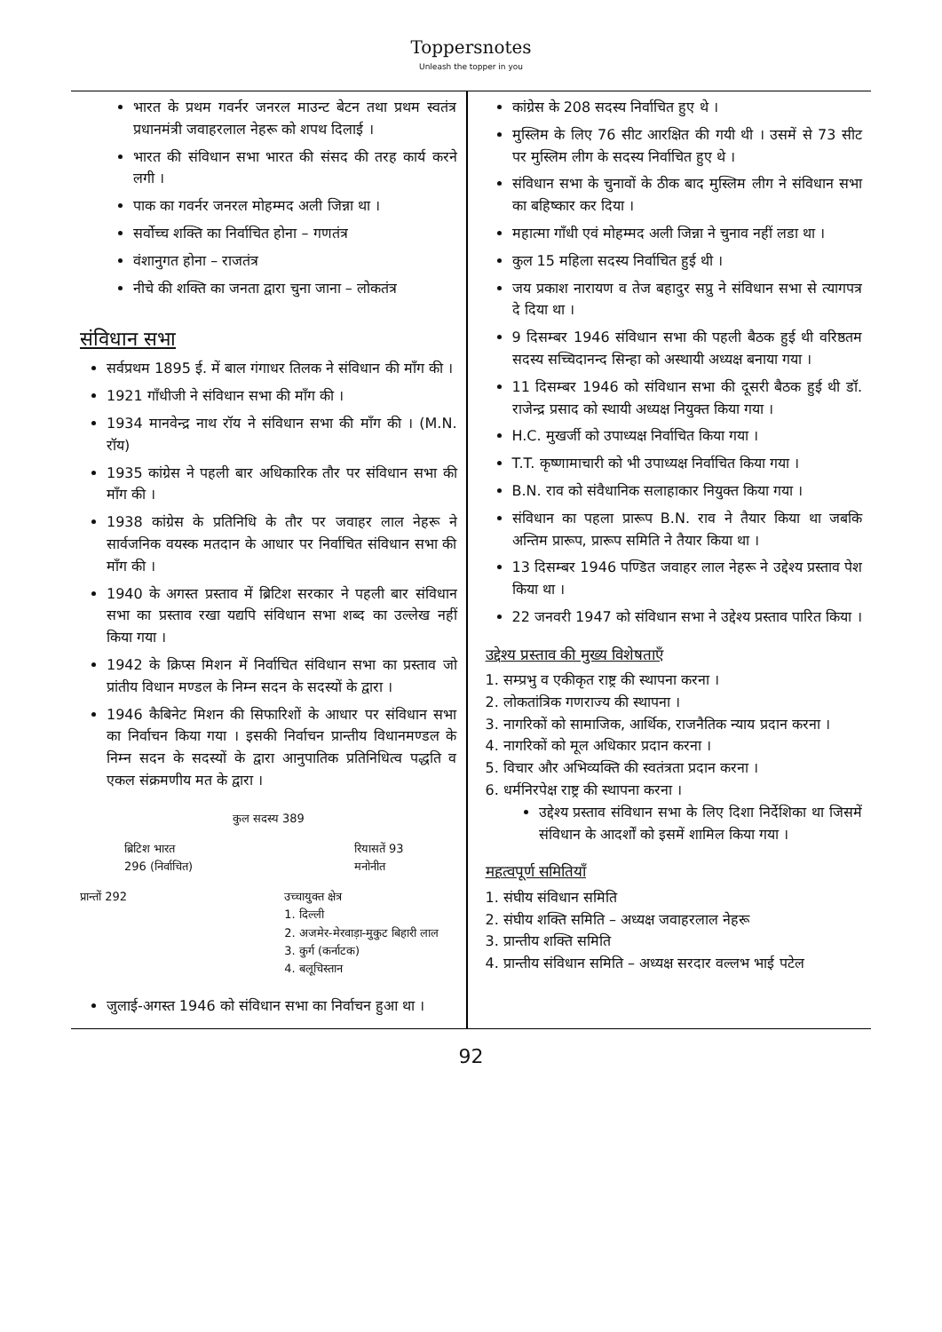Toppersnotes
Unleash the topper in you
भारत के प्रथम गवर्नर जनरल माउन्ट बेटन तथा प्रथम स्वतंत्र प्रधानमंत्री जवाहरलाल नेहरू को शपथ दिलाई ।
भारत की संविधान सभा भारत की संसद की तरह कार्य करने लगी ।
पाक का गवर्नर जनरल मोहम्मद अली जिन्ना था ।
सर्वोच्च शक्ति का निर्वाचित होना – गणतंत्र
वंशानुगत होना – राजतंत्र
नीचे की शक्ति का जनता द्वारा चुना जाना – लोकतंत्र
संविधान सभा
सर्वप्रथम 1895 ई. में बाल गंगाधर तिलक ने संविधान की माँग की ।
1921 गाँधीजी ने संविधान सभा की माँग की ।
1934 मानवेन्द्र नाथ रॉय ने संविधान सभा की माँग की । (M.N. रॉय)
1935 कांग्रेस ने पहली बार अधिकारिक तौर पर संविधान सभा की माँग की ।
1938 कांग्रेस के प्रतिनिधि के तौर पर जवाहर लाल नेहरू ने सार्वजनिक वयस्क मतदान के आधार पर निर्वाचित संविधान सभा की माँग की ।
1940 के अगस्त प्रस्ताव में ब्रिटिश सरकार ने पहली बार संविधान सभा का प्रस्ताव रखा यद्यपि संविधान सभा शब्द का उल्लेख नहीं किया गया ।
1942 के क्रिप्स मिशन में निर्वाचित संविधान सभा का प्रस्ताव जो प्रांतीय विधान मण्डल के निम्न सदन के सदस्यों के द्वारा ।
1946 कैबिनेट मिशन की सिफारिशों के आधार पर संविधान सभा का निर्वाचन किया गया । इसकी निर्वाचन प्रान्तीय विधानमण्डल के निम्न सदन के सदस्यों के द्वारा आनुपातिक प्रतिनिधित्व पद्धति व एकल संक्रमणीय मत के द्वारा ।
कुल सदस्य 389
ब्रिटिश भारत
296 (निर्वाचित)
रियासतें 93
मनोनीत
प्रान्तों 292 उच्चायुक्त क्षेत्र
1. दिल्ली
2. अजमेर-मेरवाड़ा-मुकुट बिहारी लाल
3. कुर्ग (कर्नाटक)
4. बलूचिस्तान
जुलाई-अगस्त 1946 को संविधान सभा का निर्वाचन हुआ था ।
कांग्रेस के 208 सदस्य निर्वाचित हुए थे ।
मुस्लिम के लिए 76 सीट आरक्षित की गयी थी । उसमें से 73 सीट पर मुस्लिम लीग के सदस्य निर्वाचित हुए थे ।
संविधान सभा के चुनावों के ठीक बाद मुस्लिम लीग ने संविधान सभा का बहिष्कार कर दिया ।
महात्मा गाँधी एवं मोहम्मद अली जिन्ना ने चुनाव नहीं लडा था ।
कुल 15 महिला सदस्य निर्वाचित हुई थी ।
जय प्रकाश नारायण व तेज बहादुर सप्रु ने संविधान सभा से त्यागपत्र दे दिया था ।
9 दिसम्बर 1946 संविधान सभा की पहली बैठक हुई थी वरिष्ठतम सदस्य सच्चिदानन्द सिन्हा को अस्थायी अध्यक्ष बनाया गया ।
11 दिसम्बर 1946 को संविधान सभा की दूसरी बैठक हुई थी डॉ. राजेन्द्र प्रसाद को स्थायी अध्यक्ष नियुक्त किया गया ।
H.C. मुखर्जी को उपाध्यक्ष निर्वाचित किया गया ।
T.T. कृष्णामाचारी को भी उपाध्यक्ष निर्वाचित किया गया ।
B.N. राव को संवैधानिक सलाहाकार नियुक्त किया गया ।
संविधान का पहला प्रारूप B.N. राव ने तैयार किया था जबकि अन्तिम प्रारूप, प्रारूप समिति ने तैयार किया था ।
13 दिसम्बर 1946 पण्डित जवाहर लाल नेहरू ने उद्देश्य प्रस्ताव पेश किया था ।
22 जनवरी 1947 को संविधान सभा ने उद्देश्य प्रस्ताव पारित किया ।
उद्देश्य प्रस्ताव की मुख्य विशेषताएँ
1. सम्प्रभु व एकीकृत राष्ट्र की स्थापना करना ।
2. लोकतांत्रिक गणराज्य की स्थापना ।
3. नागरिकों को सामाजिक, आर्थिक, राजनैतिक न्याय प्रदान करना ।
4. नागरिकों को मूल अधिकार प्रदान करना ।
5. विचार और अभिव्यक्ति की स्वतंत्रता प्रदान करना ।
6. धर्मनिरपेक्ष राष्ट्र की स्थापना करना ।
उद्देश्य प्रस्ताव संविधान सभा के लिए दिशा निर्देशिका था जिसमें संविधान के आदर्शों को इसमें शामिल किया गया ।
महत्वपूर्ण समितियाँ
1. संघीय संविधान समिति
2. संघीय शक्ति समिति – अध्यक्ष जवाहरलाल नेहरू
3. प्रान्तीय शक्ति समिति
4. प्रान्तीय संविधान समिति – अध्यक्ष सरदार वल्लभ भाई पटेल
92